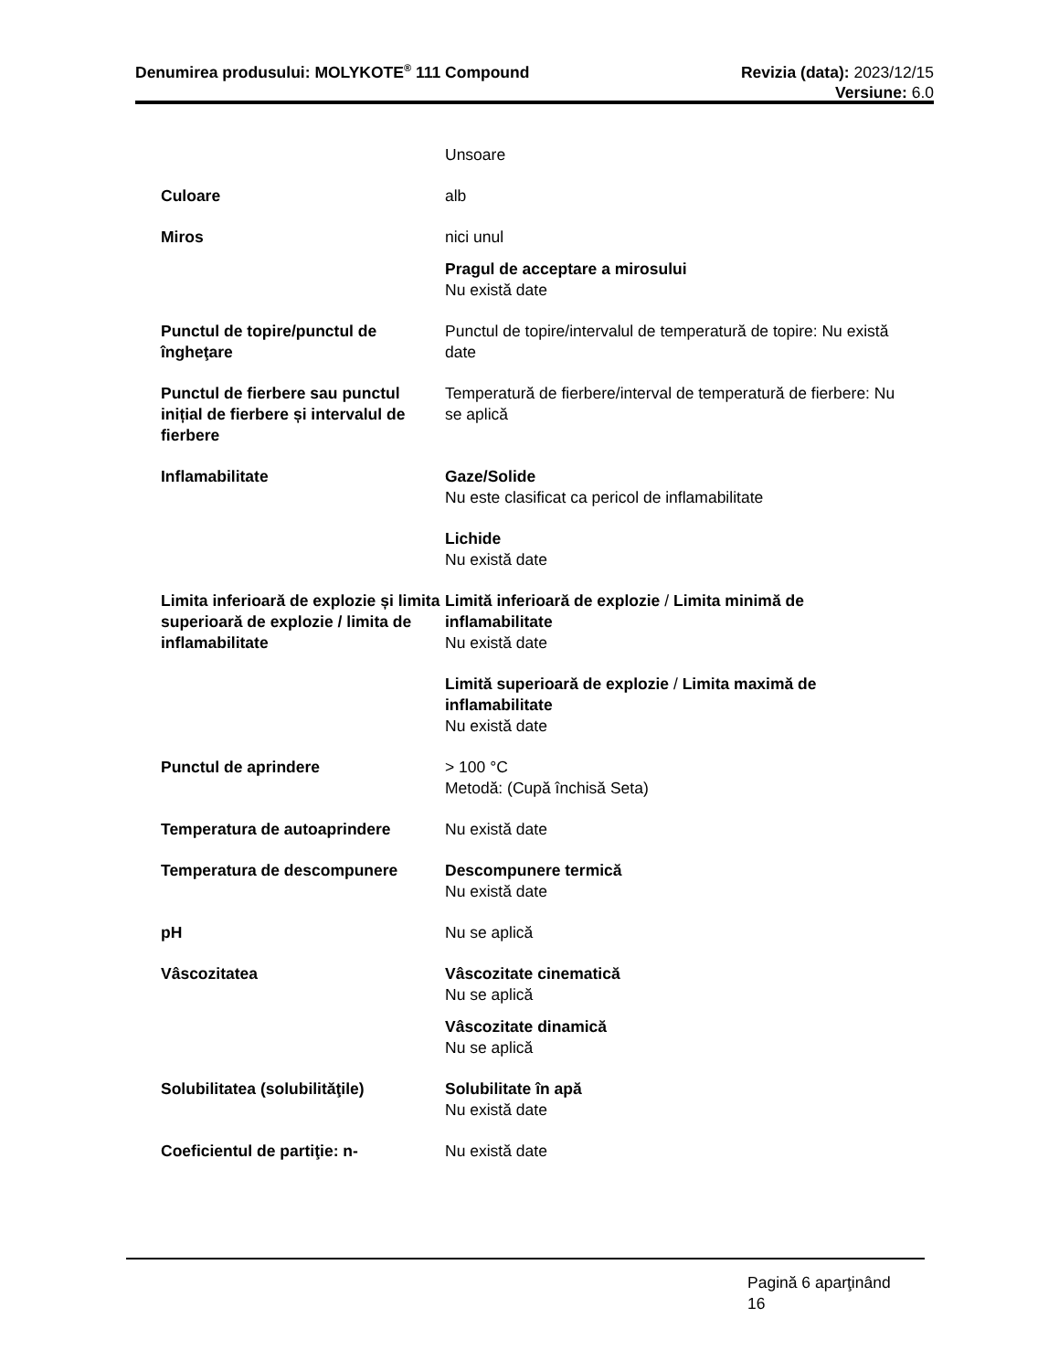Denumirea produsului: MOLYKOTE<sup>®</sup> 111 Compound
Revizia (data): 2023/12/15
Versiune: 6.0
Unsoare
Culoare alb
Miros nici unul
Pragul de acceptare a mirosului
Nu există date
Punctul de topire/punctul de îngheţare
Punctul de topire/intervalul de temperatură de topire: Nu există date
Punctul de fierbere sau punctul inițial de fierbere și intervalul de fierbere
Temperatură de fierbere/interval de temperatură de fierbere: Nu se aplică
Inflamabilitate Gaze/Solide
Nu este clasificat ca pericol de inflamabilitate
Lichide
Nu există date
Limita inferioară de explozie și limita superioară de explozie / limita de inflamabilitate
Limită inferioară de explozie / Limita minimă de inflamabilitate
Nu există date
Limită superioară de explozie / Limita maximă de inflamabilitate
Nu există date
Punctul de aprindere > 100 °C
Metodă: (Cupă închisă Seta)
Temperatura de autoaprindere Nu există date
Temperatura de descompunere Descompunere termică
Nu există date
pH Nu se aplică
Vâscozitatea Vâscozitate cinematică
Nu se aplică
Vâscozitate dinamică
Nu se aplică
Solubilitatea (solubilităţile)
Solubilitate în apă
Nu există date
Coeficientul de partiţie: n- Nu există date
Pagină 6 aparţinând
16